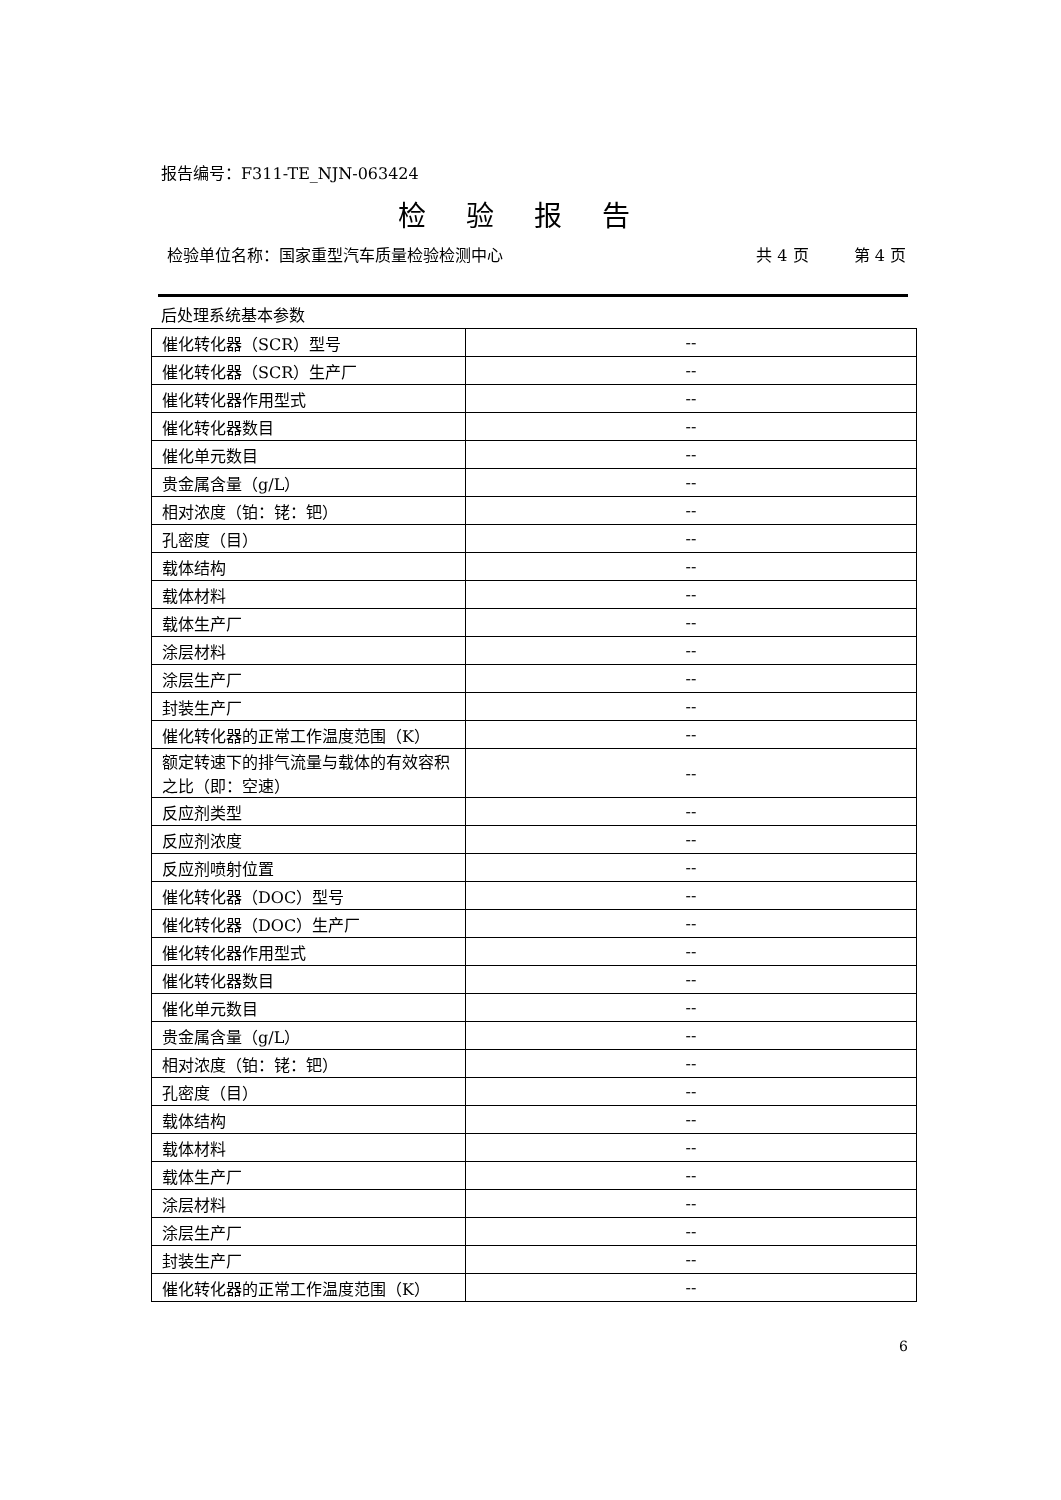报告编号：F311-TE_NJN-063424
检验报告
检验单位名称：国家重型汽车质量检验检测中心 共 4 页 第 4 页
后处理系统基本参数
| 催化转化器（SCR）型号 | -- |
| 催化转化器（SCR）生产厂 | -- |
| 催化转化器作用型式 | -- |
| 催化转化器数目 | -- |
| 催化单元数目 | -- |
| 贵金属含量（g/L） | -- |
| 相对浓度（铂：铑：钯） | -- |
| 孔密度（目） | -- |
| 载体结构 | -- |
| 载体材料 | -- |
| 载体生产厂 | -- |
| 涂层材料 | -- |
| 涂层生产厂 | -- |
| 封装生产厂 | -- |
| 催化转化器的正常工作温度范围（K） | -- |
| 额定转速下的排气流量与载体的有效容积之比（即：空速） | -- |
| 反应剂类型 | -- |
| 反应剂浓度 | -- |
| 反应剂喷射位置 | -- |
| 催化转化器（DOC）型号 | -- |
| 催化转化器（DOC）生产厂 | -- |
| 催化转化器作用型式 | -- |
| 催化转化器数目 | -- |
| 催化单元数目 | -- |
| 贵金属含量（g/L） | -- |
| 相对浓度（铂：铑：钯） | -- |
| 孔密度（目） | -- |
| 载体结构 | -- |
| 载体材料 | -- |
| 载体生产厂 | -- |
| 涂层材料 | -- |
| 涂层生产厂 | -- |
| 封装生产厂 | -- |
| 催化转化器的正常工作温度范围（K） | -- |
6